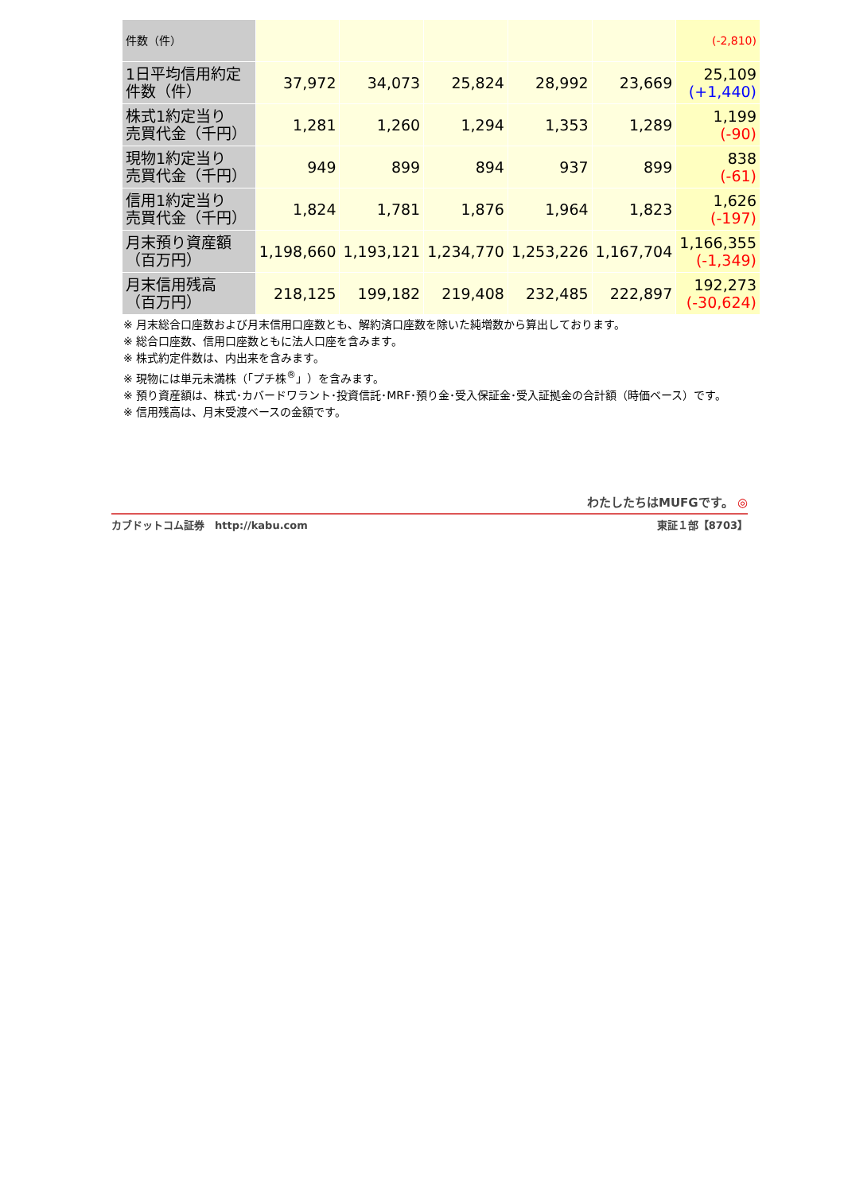| 件数（件） | | | | | | (-2,810) |
| 1日平均信用約定 件数（件） | 37,972 | 34,073 | 25,824 | 28,992 | 23,669 | 25,109 (+1,440) |
| 株式1約定当り 売買代金（千円） | 1,281 | 1,260 | 1,294 | 1,353 | 1,289 | 1,199 (-90) |
| 現物1約定当り 売買代金（千円） | 949 | 899 | 894 | 937 | 899 | 838 (-61) |
| 信用1約定当り 売買代金（千円） | 1,824 | 1,781 | 1,876 | 1,964 | 1,823 | 1,626 (-197) |
| 月末預り資産額 （百万円） | 1,198,660 | 1,193,121 | 1,234,770 | 1,253,226 | 1,167,704 | 1,166,355 (-1,349) |
| 月末信用残高 （百万円） | 218,125 | 199,182 | 219,408 | 232,485 | 222,897 | 192,273 (-30,624) |
※ 月末総合口座数および月末信用口座数とも、解約済口座数を除いた純増数から算出しております。
※ 総合口座数、信用口座数ともに法人口座を含みます。
※ 株式約定件数は、内出来を含みます。
※ 現物には単元未満株（「プチ株<sup>®</sup>」）を含みます。
※ 預り資産額は、株式･カバードワラント･投資信託･MRF･預り金･受入保証金･受入証拠金の合計額（時価ベース）です。
※ 信用残高は、月末受渡ベースの金額です。
わたしたちはMUFGです。 ◎
カブドットコム証券　http://kabu.com 東証１部【8703】